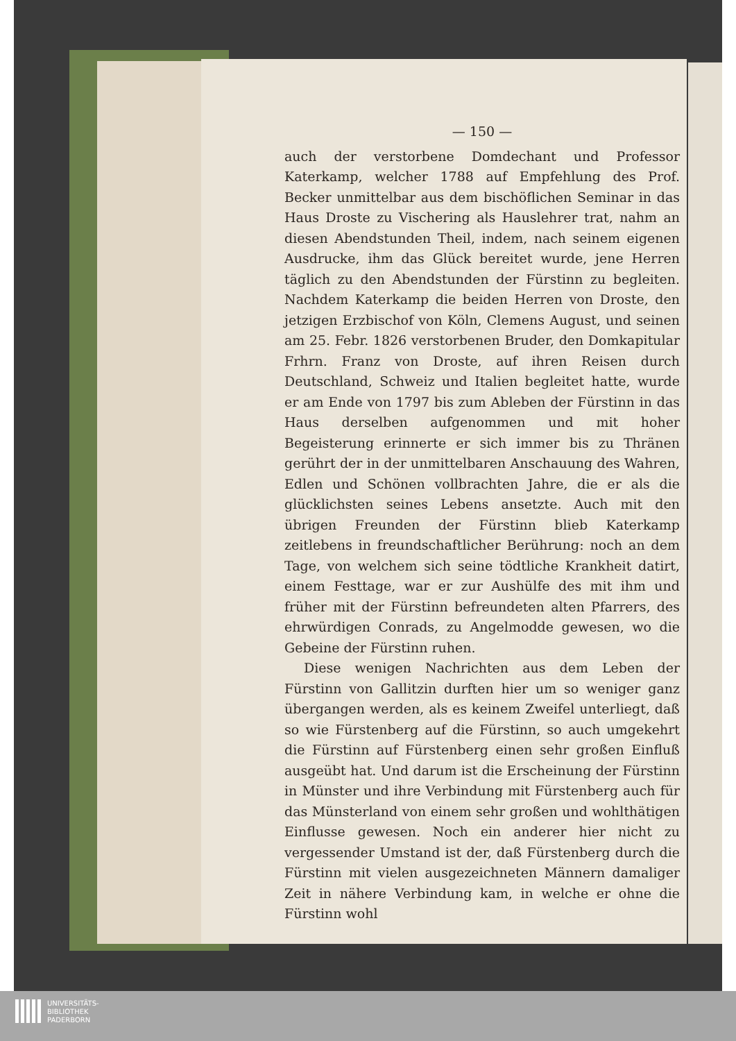— 150 —
auch der verstorbene Domdechant und Professor Katerkamp, welcher 1788 auf Empfehlung des Prof. Becker unmittelbar aus dem bischöflichen Seminar in das Haus Droste zu Vischering als Hauslehrer trat, nahm an diesen Abendstunden Theil, indem, nach seinem eigenen Ausdrucke, ihm das Glück bereitet wurde, jene Herren täglich zu den Abendstunden der Fürstinn zu begleiten. Nachdem Katerkamp die beiden Herren von Droste, den jetzigen Erzbischof von Köln, Clemens August, und seinen am 25. Febr. 1826 verstorbenen Bruder, den Domkapitular Frhrn. Franz von Droste, auf ihren Reisen durch Deutschland, Schweiz und Italien begleitet hatte, wurde er am Ende von 1797 bis zum Ableben der Fürstinn in das Haus derselben aufgenommen und mit hoher Begeisterung erinnerte er sich immer bis zu Thränen gerührt der in der unmittelbaren Anschauung des Wahren, Edlen und Schönen vollbrachten Jahre, die er als die glücklichsten seines Lebens ansetzte. Auch mit den übrigen Freunden der Fürstinn blieb Katerkamp zeitlebens in freundschaftlicher Berührung: noch an dem Tage, von welchem sich seine tödtliche Krankheit datirt, einem Festtage, war er zur Aushülfe des mit ihm und früher mit der Fürstinn befreundeten alten Pfarrers, des ehrwürdigen Conrads, zu Angelmodde gewesen, wo die Gebeine der Fürstinn ruhen.
Diese wenigen Nachrichten aus dem Leben der Fürstinn von Gallitzin durften hier um so weniger ganz übergangen werden, als es keinem Zweifel unterliegt, daß so wie Fürstenberg auf die Fürstinn, so auch umgekehrt die Fürstinn auf Fürstenberg einen sehr großen Einfluß ausgeübt hat. Und darum ist die Erscheinung der Fürstinn in Münster und ihre Verbindung mit Fürstenberg auch für das Münsterland von einem sehr großen und wohlthätigen Einflusse gewesen. Noch ein anderer hier nicht zu vergessender Umstand ist der, daß Fürstenberg durch die Fürstinn mit vielen ausgezeichneten Männern damaliger Zeit in nähere Verbindung kam, in welche er ohne die Fürstinn wohl
UNIVERSITÄTS-
BIBLIOTHEK
PADERBORN